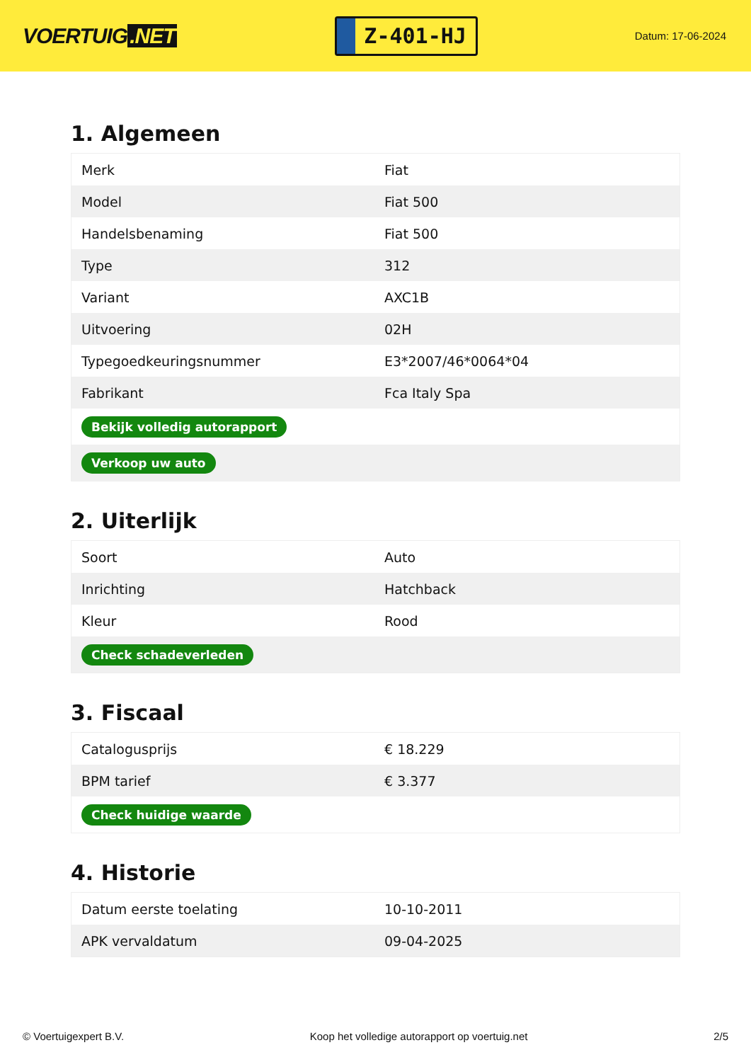VOERTUIG.NET
Z-401-HJ
Datum: 17-06-2024
1. Algemeen
| Merk | Fiat |
| Model | Fiat 500 |
| Handelsbenaming | Fiat 500 |
| Type | 312 |
| Variant | AXC1B |
| Uitvoering | 02H |
| Typegoedkeuringsnummer | E3*2007/46*0064*04 |
| Fabrikant | Fca Italy Spa |
| Bekijk volledig autorapport | |
| Verkoop uw auto | |
2. Uiterlijk
| Soort | Auto |
| Inrichting | Hatchback |
| Kleur | Rood |
| Check schadeverleden | |
3. Fiscaal
| Catalogusprijs | € 18.229 |
| BPM tarief | € 3.377 |
| Check huidige waarde | |
4. Historie
| Datum eerste toelating | 10-10-2011 |
| APK vervaldatum | 09-04-2025 |
© Voertuigexpert B.V. Koop het volledige autorapport op voertuig.net 2/5